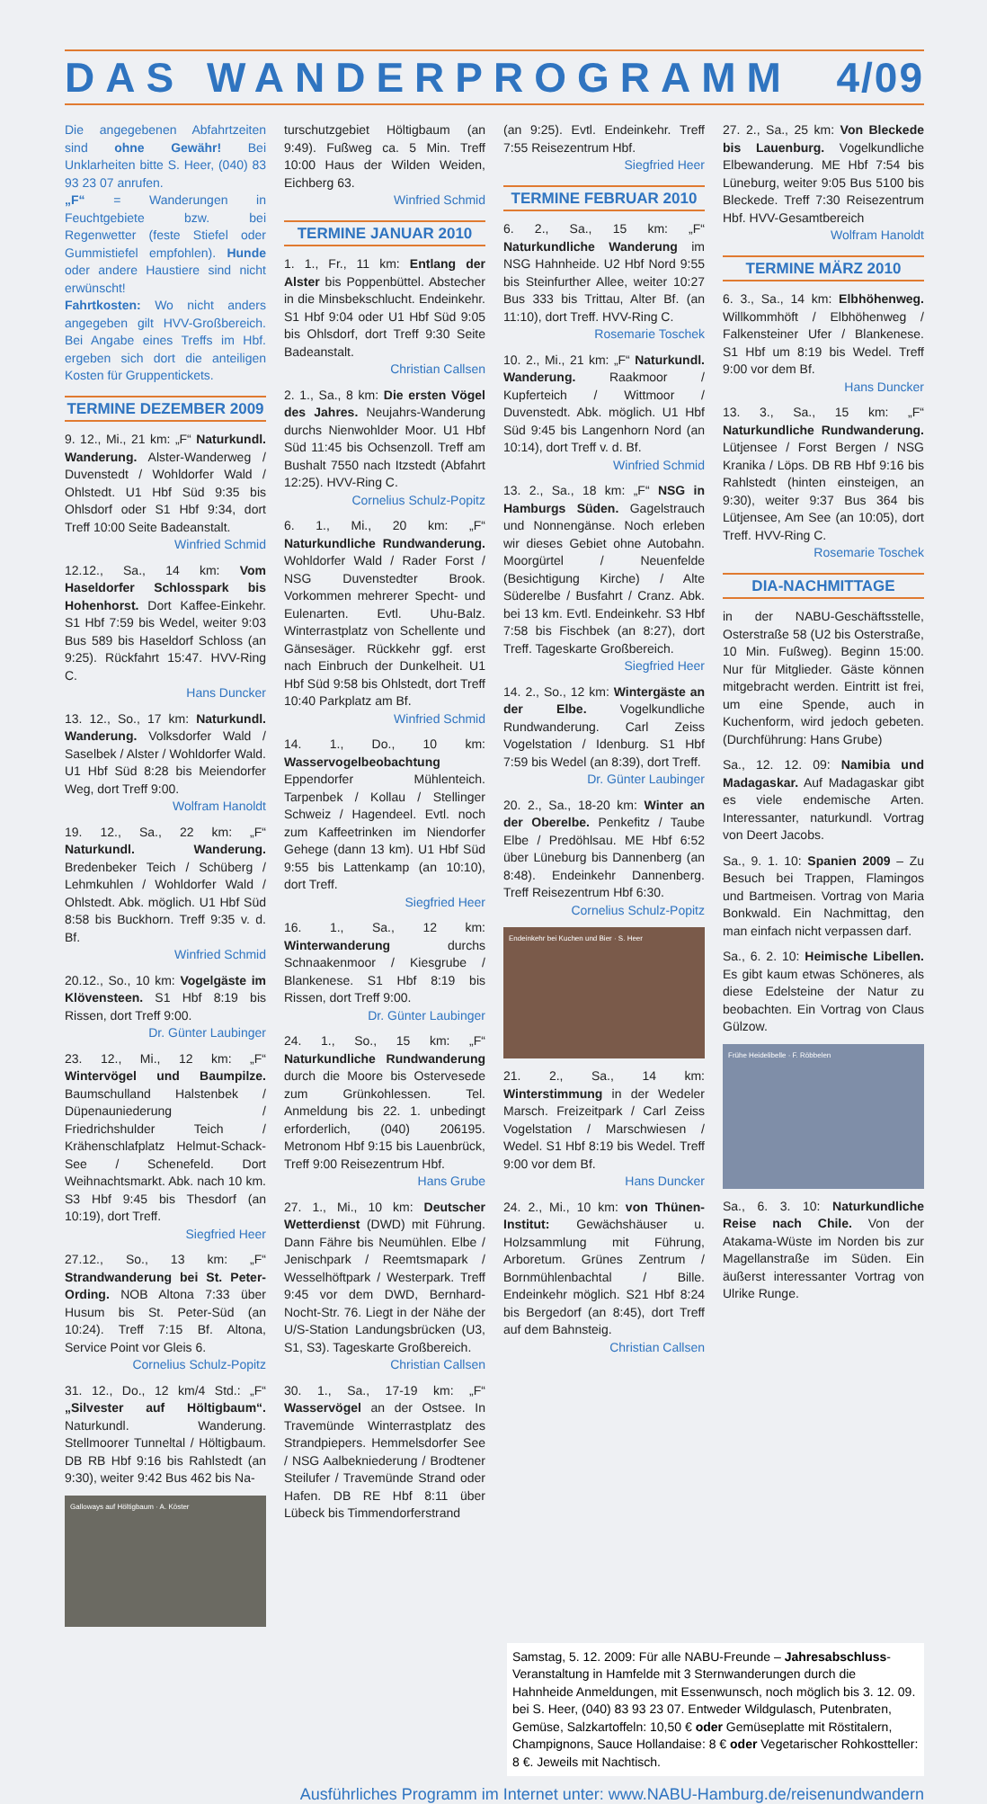DAS WANDERPROGRAMM 4/09
Die angegebenen Abfahrtzeiten sind ohne Gewähr! Bei Unklarheiten bitte S. Heer, (040) 83 93 23 07 anrufen.
„F“ = Wanderungen in Feuchtgebiete bzw. bei Regenwetter (feste Stiefel oder Gummistiefel empfohlen). Hunde oder andere Haustiere sind nicht erwünscht!
Fahrtkosten: Wo nicht anders angegeben gilt HVV-Großbereich. Bei Angabe eines Treffs im Hbf. ergeben sich dort die anteiligen Kosten für Gruppentickets.
TERMINE DEZEMBER 2009
9. 12., Mi., 21 km: „F“ Naturkundl. Wanderung. Alster-Wanderweg / Duvenstedt / Wohldorfer Wald / Ohlstedt. U1 Hbf Süd 9:35 bis Ohlsdorf oder S1 Hbf 9:34, dort Treff 10:00 Seite Badeanstalt.
Winfried Schmid
12.12., Sa., 14 km: Vom Haseldorfer Schlosspark bis Hohenhorst. Dort Kaffee-Einkehr. S1 Hbf 7:59 bis Wedel, weiter 9:03 Bus 589 bis Haseldorf Schloss (an 9:25). Rückfahrt 15:47. HVV-Ring C.
Hans Duncker
13. 12., So., 17 km: Naturkundl. Wanderung. Volksdorfer Wald / Saselbek / Alster / Wohldorfer Wald. U1 Hbf Süd 8:28 bis Meiendorfer Weg, dort Treff 9:00.
Wolfram Hanoldt
19. 12., Sa., 22 km: „F“ Naturkundl. Wanderung. Bredenbeker Teich / Schüberg / Lehmkuhlen / Wohldorfer Wald / Ohlstedt. Abk. möglich. U1 Hbf Süd 8:58 bis Buckhorn. Treff 9:35 v. d. Bf.
Winfried Schmid
20.12., So., 10 km: Vogelgäste im Klövensteen. S1 Hbf 8:19 bis Rissen, dort Treff 9:00.
Dr. Günter Laubinger
23. 12., Mi., 12 km: „F“ Wintervögel und Baumpilze. Baumschulland Halstenbek / Düpenauniederung / Friedrichshulder Teich / Krähenschlafplatz Helmut-Schack-See / Schenefeld. Dort Weihnachtsmarkt. Abk. nach 10 km. S3 Hbf 9:45 bis Thesdorf (an 10:19), dort Treff.
Siegfried Heer
27.12., So., 13 km: „F“ Strandwanderung bei St. Peter-Ording. NOB Altona 7:33 über Husum bis St. Peter-Süd (an 10:24). Treff 7:15 Bf. Altona, Service Point vor Gleis 6.
Cornelius Schulz-Popitz
31. 12., Do., 12 km/4 Std.: „F“ „Silvester auf Höltigbaum“. Naturkundl. Wanderung. Stellmoorer Tunneltal / Höltigbaum. DB RB Hbf 9:16 bis Rahlstedt (an 9:30), weiter 9:42 Bus 462 bis Na-
Galloways auf Höltigbaum · A. Köster
turschutzgebiet Höltigbaum (an 9:49). Fußweg ca. 5 Min. Treff 10:00 Haus der Wilden Weiden, Eichberg 63.
Winfried Schmid
TERMINE JANUAR 2010
1. 1., Fr., 11 km: Entlang der Alster bis Poppenbüttel. Abstecher in die Minsbekschlucht. Endeinkehr. S1 Hbf 9:04 oder U1 Hbf Süd 9:05 bis Ohlsdorf, dort Treff 9:30 Seite Badeanstalt.
Christian Callsen
2. 1., Sa., 8 km: Die ersten Vögel des Jahres. Neujahrs-Wanderung durchs Nienwohlder Moor. U1 Hbf Süd 11:45 bis Ochsenzoll. Treff am Bushalt 7550 nach Itzstedt (Abfahrt 12:25). HVV-Ring C.
Cornelius Schulz-Popitz
6. 1., Mi., 20 km: „F“ Naturkundliche Rundwanderung. Wohldorfer Wald / Rader Forst / NSG Duvenstedter Brook. Vorkommen mehrerer Specht- und Eulenarten. Evtl. Uhu-Balz. Winterrastplatz von Schellente und Gänsesäger. Rückkehr ggf. erst nach Einbruch der Dunkelheit. U1 Hbf Süd 9:58 bis Ohlstedt, dort Treff 10:40 Parkplatz am Bf.
Winfried Schmid
14. 1., Do., 10 km: Wasservogelbeobachtung Eppendorfer Mühlenteich. Tarpenbek / Kollau / Stellinger Schweiz / Hagendeel. Evtl. noch zum Kaffeetrinken im Niendorfer Gehege (dann 13 km). U1 Hbf Süd 9:55 bis Lattenkamp (an 10:10), dort Treff.
Siegfried Heer
16. 1., Sa., 12 km: Winterwanderung durchs Schnaakenmoor / Kiesgrube / Blankenese. S1 Hbf 8:19 bis Rissen, dort Treff 9:00.
Dr. Günter Laubinger
24. 1., So., 15 km: „F“ Naturkundliche Rundwanderung durch die Moore bis Ostervesede zum Grünkohlessen. Tel. Anmeldung bis 22. 1. unbedingt erforderlich, (040) 206195. Metronom Hbf 9:15 bis Lauenbrück, Treff 9:00 Reisezentrum Hbf.
Hans Grube
27. 1., Mi., 10 km: Deutscher Wetterdienst (DWD) mit Führung. Dann Fähre bis Neumühlen. Elbe / Jenischpark / Reemtsmapark / Wesselhöftpark / Westerpark. Treff 9:45 vor dem DWD, Bernhard-Nocht-Str. 76. Liegt in der Nähe der U/S-Station Landungsbrücken (U3, S1, S3). Tageskarte Großbereich.
Christian Callsen
30. 1., Sa., 17-19 km: „F“ Wasservögel an der Ostsee. In Travemünde Winterrastplatz des Strandpiepers. Hemmelsdorfer See / NSG Aalbekniederung / Brodtener Steilufer / Travemünde Strand oder Hafen. DB RE Hbf 8:11 über Lübeck bis Timmendorferstrand
(an 9:25). Evtl. Endeinkehr. Treff 7:55 Reisezentrum Hbf.
Siegfried Heer
TERMINE FEBRUAR 2010
6. 2., Sa., 15 km: „F“ Naturkundliche Wanderung im NSG Hahnheide. U2 Hbf Nord 9:55 bis Steinfurther Allee, weiter 10:27 Bus 333 bis Trittau, Alter Bf. (an 11:10), dort Treff. HVV-Ring C.
Rosemarie Toschek
10. 2., Mi., 21 km: „F“ Naturkundl. Wanderung. Raakmoor / Kupferteich / Wittmoor / Duvenstedt. Abk. möglich. U1 Hbf Süd 9:45 bis Langenhorn Nord (an 10:14), dort Treff v. d. Bf.
Winfried Schmid
13. 2., Sa., 18 km: „F“ NSG in Hamburgs Süden. Gagelstrauch und Nonnengänse. Noch erleben wir dieses Gebiet ohne Autobahn. Moorgürtel / Neuenfelde (Besichtigung Kirche) / Alte Süderelbe / Busfahrt / Cranz. Abk. bei 13 km. Evtl. Endeinkehr. S3 Hbf 7:58 bis Fischbek (an 8:27), dort Treff. Tageskarte Großbereich.
Siegfried Heer
14. 2., So., 12 km: Wintergäste an der Elbe. Vogelkundliche Rundwanderung. Carl Zeiss Vogelstation / Idenburg. S1 Hbf 7:59 bis Wedel (an 8:39), dort Treff.
Dr. Günter Laubinger
20. 2., Sa., 18-20 km: Winter an der Oberelbe. Penkefitz / Taube Elbe / Predöhlsau. ME Hbf 6:52 über Lüneburg bis Dannenberg (an 8:48). Endeinkehr Dannenberg. Treff Reisezentrum Hbf 6:30.
Cornelius Schulz-Popitz
Endeinkehr bei Kuchen und Bier · S. Heer
21. 2., Sa., 14 km: Winterstimmung in der Wedeler Marsch. Freizeitpark / Carl Zeiss Vogelstation / Marschwiesen / Wedel. S1 Hbf 8:19 bis Wedel. Treff 9:00 vor dem Bf.
Hans Duncker
24. 2., Mi., 10 km: von Thünen-Institut: Gewächshäuser u. Holzsammlung mit Führung, Arboretum. Grünes Zentrum / Bornmühlenbachtal / Bille. Endeinkehr möglich. S21 Hbf 8:24 bis Bergedorf (an 8:45), dort Treff auf dem Bahnsteig.
Christian Callsen
27. 2., Sa., 25 km: Von Bleckede bis Lauenburg. Vogelkundliche Elbewanderung. ME Hbf 7:54 bis Lüneburg, weiter 9:05 Bus 5100 bis Bleckede. Treff 7:30 Reisezentrum Hbf. HVV-Gesamtbereich
Wolfram Hanoldt
TERMINE MÄRZ 2010
6. 3., Sa., 14 km: Elbhöhenweg. Willkommhöft / Elbhöhenweg / Falkensteiner Ufer / Blankenese. S1 Hbf um 8:19 bis Wedel. Treff 9:00 vor dem Bf.
Hans Duncker
13. 3., Sa., 15 km: „F“ Naturkundliche Rundwanderung. Lütjensee / Forst Bergen / NSG Kranika / Löps. DB RB Hbf 9:16 bis Rahlstedt (hinten einsteigen, an 9:30), weiter 9:37 Bus 364 bis Lütjensee, Am See (an 10:05), dort Treff. HVV-Ring C.
Rosemarie Toschek
DIA-NACHMITTAGE
in der NABU-Geschäftsstelle, Osterstraße 58 (U2 bis Osterstraße, 10 Min. Fußweg). Beginn 15:00. Nur für Mitglieder. Gäste können mitgebracht werden. Eintritt ist frei, um eine Spende, auch in Kuchenform, wird jedoch gebeten. (Durchführung: Hans Grube)
Sa., 12. 12. 09: Namibia und Madagaskar. Auf Madagaskar gibt es viele endemische Arten. Interessanter, naturkundl. Vortrag von Deert Jacobs.
Sa., 9. 1. 10: Spanien 2009 – Zu Besuch bei Trappen, Flamingos und Bartmeisen. Vortrag von Maria Bonkwald. Ein Nachmittag, den man einfach nicht verpassen darf.
Sa., 6. 2. 10: Heimische Libellen. Es gibt kaum etwas Schöneres, als diese Edelsteine der Natur zu beobachten. Ein Vortrag von Claus Gülzow.
Frühe Heidelibelle · F. Röbbelen
Sa., 6. 3. 10: Naturkundliche Reise nach Chile. Von der Atakama-Wüste im Norden bis zur Magellanstraße im Süden. Ein äußerst interessanter Vortrag von Ulrike Runge.
Samstag, 5. 12. 2009: Für alle NABU-Freunde – Jahresabschluss-Veranstaltung in Hamfelde mit 3 Sternwanderungen durch die Hahnheide Anmeldungen, mit Essenwunsch, noch möglich bis 3. 12. 09. bei S. Heer, (040) 83 93 23 07. Entweder Wildgulasch, Putenbraten, Gemüse, Salzkartoffeln: 10,50 € oder Gemüseplatte mit Röstitalern, Champignons, Sauce Hollandaise: 8 € oder Vegetarischer Rohkostteller: 8 €. Jeweils mit Nachtisch.
Ausführliches Programm im Internet unter: www.NABU-Hamburg.de/reisenundwandern